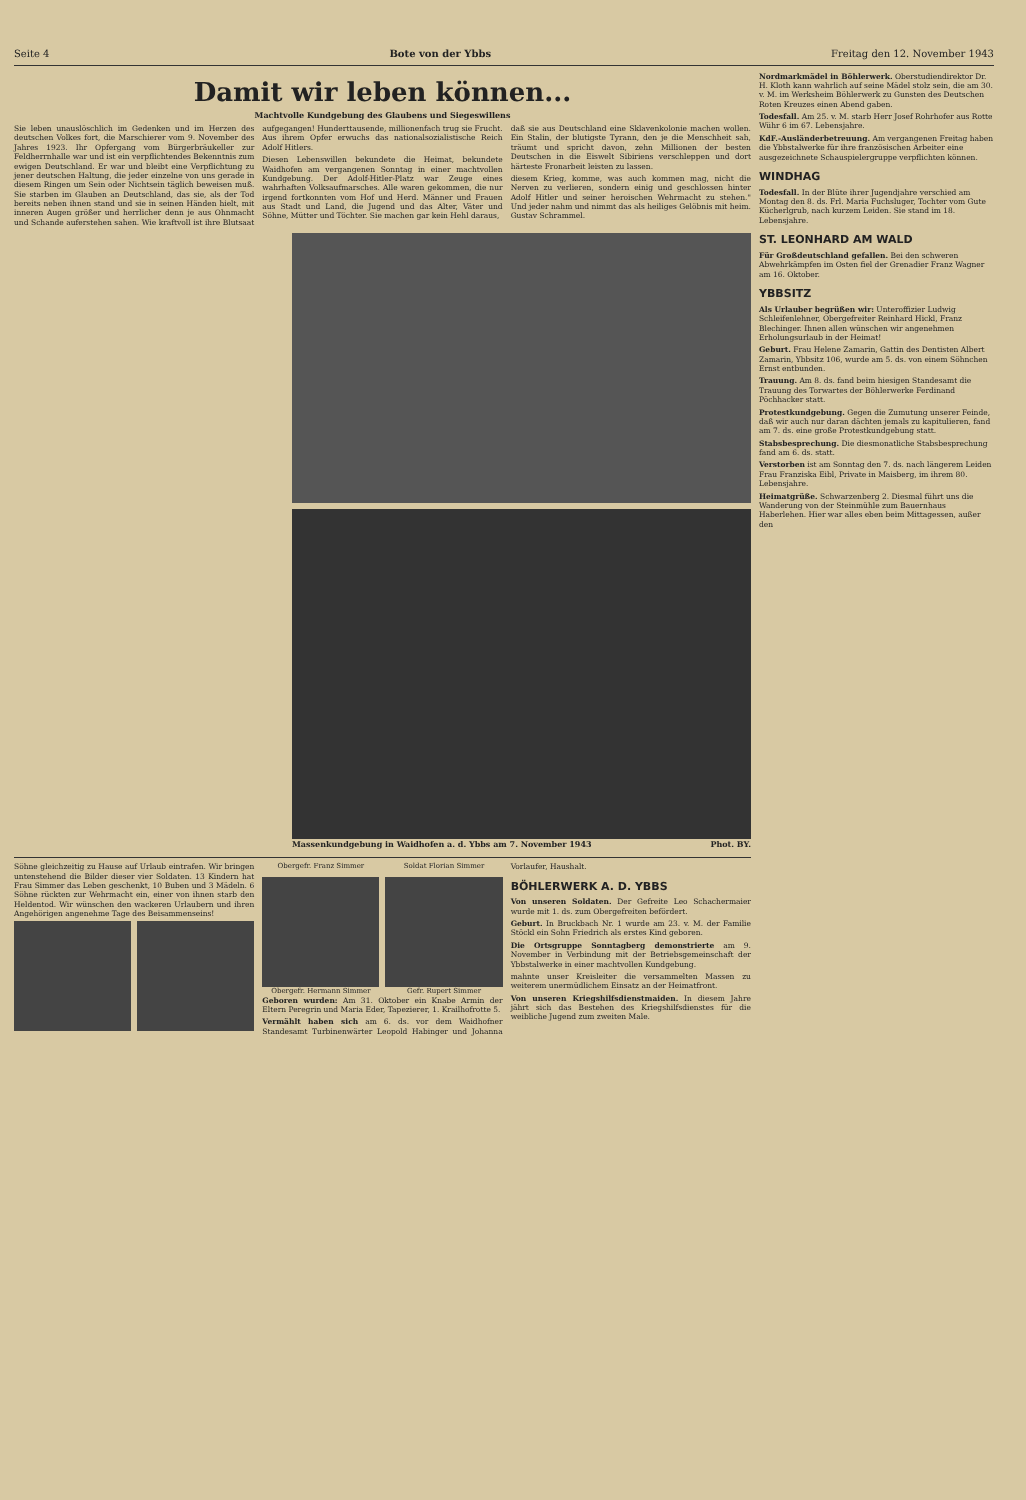Seite 4 Bote von der Ybbs Freitag den 12. November 1943
Damit wir leben können...
Machtvolle Kundgebung des Glaubens und Siegeswillens
Sie leben unauslöschlich im Gedenken und im Herzen des deutschen Volkes fort, die Marschierer vom 9. November des Jahres 1923. Ihr Opfergang vom Bürgerbräukeller zur Feldherrnhalle war und ist ein verpflichtendes Bekenntnis zum ewigen Deutschland. Er war und bleibt eine Verpflichtung zu jener deutschen Haltung, die jeder einzelne von uns gerade in diesem Ringen um Sein oder Nichtsein täglich beweisen muß. Sie starben im Glauben an Deutschland, das sie, als der Tod bereits neben ihnen stand und sie in seinen Händen hielt, mit inneren Augen größer und herrlicher denn je aus Ohnmacht und Schande auferstehen sahen. Wie kraftvoll ist ihre Blutsaat aufgegangen! Hunderttausende, millionenfach trug sie Frucht. Aus ihrem Opfer erwuchs das nationalsozialistische Reich Adolf Hitlers.
Diesen Lebenswillen bekundete die Heimat, bekundete Waidhofen am vergangenen Sonntag in einer machtvollen Kundgebung. Der Adolf-Hitler-Platz war Zeuge eines wahrhaften Volksaufmarsches. Alle waren gekommen, die nur irgend fortkonnten vom Hof und Herd. Männer und Frauen aus Stadt und Land, die Jugend und das Alter, Väter und Söhne, Mütter und Töchter. Sie machen gar kein Hehl daraus,
daß sie aus Deutschland eine Sklavenkolonie machen wollen. Ein Stalin, der blutigste Tyrann, den je die Menschheit sah, träumt und spricht davon, zehn Millionen der besten Deutschen in die Eiswelt Sibiriens verschleppen und dort härteste Fronarbeit leisten zu lassen.
diesem Krieg, komme, was auch kommen mag, nicht die Nerven zu verlieren, sondern einig und geschlossen hinter Adolf Hitler und seiner heroischen Wehrmacht zu stehen." Und jeder nahm und nimmt das als heiliges Gelöbnis mit heim. Gustav Schrammel.
Massenkundgebung in Waidhofen a. d. Ybbs am 7. November 1943 Phot. BY.
Söhne gleichzeitig zu Hause auf Urlaub eintrafen. Wir bringen untenstehend die Bilder dieser vier Soldaten. 13 Kindern hat Frau Simmer das Leben geschenkt, 10 Buben und 3 Mädeln. 6 Söhne rückten zur Wehrmacht ein, einer von ihnen starb den Heldentod. Wir wünschen den wackeren Urlaubern und ihren Angehörigen angenehme Tage des Beisammenseins!
Obergefr. Franz Simmer
Soldat Florian Simmer
Obergefr. Hermann Simmer
Gefr. Rupert Simmer
Geboren wurden: Am 31. Oktober ein Knabe Armin der Eltern Peregrin und Maria Eder, Tapezierer, 1. Krailhofrotte 5.
Vermählt haben sich am 6. ds. vor dem Waidhofner Standesamt Turbinenwärter Leopold Habinger und Johanna Vorlaufer, Haushalt.
BÖHLERWERK A. D. YBBS
Von unseren Soldaten. Der Gefreite Leo Schachermaier wurde mit 1. ds. zum Obergefreiten befördert.
Geburt. In Bruckbach Nr. 1 wurde am 23. v. M. der Familie Stöckl ein Sohn Friedrich als erstes Kind geboren.
Die Ortsgruppe Sonntagberg demonstrierte am 9. November in Verbindung mit der Betriebsgemeinschaft der Ybbstalwerke in einer machtvollen Kundgebung.
mahnte unser Kreisleiter die versammelten Massen zu weiterem unermüdlichem Einsatz an der Heimatfront.
Von unseren Kriegshilfsdienstmaiden. In diesem Jahre jährt sich das Bestehen des Kriegshilfsdienstes für die weibliche Jugend zum zweiten Male.
Nordmarkmädel in Böhlerwerk. Oberstudiendirektor Dr. H. Kloth kann wahrlich auf seine Mädel stolz sein, die am 30. v. M. im Werksheim Böhlerwerk zu Gunsten des Deutschen Roten Kreuzes einen Abend gaben.
Todesfall. Am 25. v. M. starb Herr Josef Rohrhofer aus Rotte Wühr 6 im 67. Lebensjahre.
KdF.-Ausländerbetreuung. Am vergangenen Freitag haben die Ybbstalwerke für ihre französischen Arbeiter eine ausgezeichnete Schauspielergruppe verpflichten können.
WINDHAG
Todesfall. In der Blüte ihrer Jugendjahre verschied am Montag den 8. ds. Frl. Maria Fuchsluger, Tochter vom Gute Kücherlgrub, nach kurzem Leiden. Sie stand im 18. Lebensjahre.
ST. LEONHARD AM WALD
Für Großdeutschland gefallen. Bei den schweren Abwehrkämpfen im Osten fiel der Grenadier Franz Wagner am 16. Oktober.
YBBSITZ
Als Urlauber begrüßen wir: Unteroffizier Ludwig Schleifenlehner, Obergefreiter Reinhard Hickl, Franz Blechinger. Ihnen allen wünschen wir angenehmen Erholungsurlaub in der Heimat!
Geburt. Frau Helene Zamarin, Gattin des Dentisten Albert Zamarin, Ybbsitz 106, wurde am 5. ds. von einem Söhnchen Ernst entbunden.
Trauung. Am 8. ds. fand beim hiesigen Standesamt die Trauung des Torwartes der Böhlerwerke Ferdinand Pöchhacker statt.
Protestkundgebung. Gegen die Zumutung unserer Feinde, daß wir auch nur daran dächten jemals zu kapitulieren, fand am 7. ds. eine große Protestkundgebung statt.
Stabsbesprechung. Die diesmonatliche Stabsbesprechung fand am 6. ds. statt.
Verstorben ist am Sonntag den 7. ds. nach längerem Leiden Frau Franziska Eibl, Private in Maisberg, im ihrem 80. Lebensjahre.
Heimatgrüße. Schwarzenberg 2. Diesmal führt uns die Wanderung von der Steinmühle zum Bauernhaus Haberlehen. Hier war alles eben beim Mittagessen, außer den